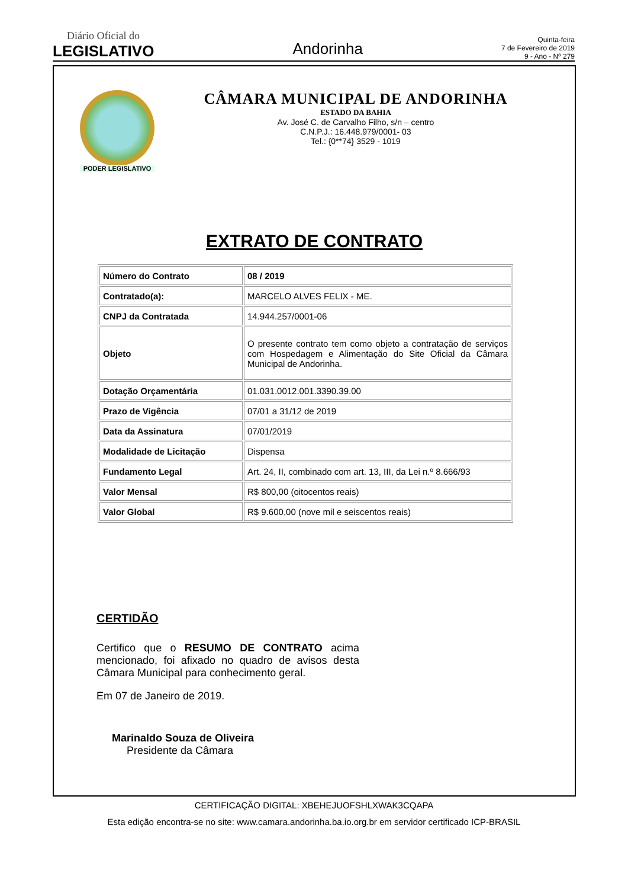Diário Oficial do
LEGISLATIVO
Andorinha
Quinta-feira
7 de Fevereiro de 2019
9 - Ano - Nº 279
PODER LEGISLATIVO
CÂMARA MUNICIPAL DE ANDORINHA
ESTADO DA BAHIA
Av. José C. de Carvalho Filho, s/n – centro
C.N.P.J.: 16.448.979/0001- 03
Tel.: {0**74} 3529 - 1019
EXTRATO DE CONTRATO
| Número do Contrato | 08 / 2019 |
| Contratado(a): | MARCELO ALVES FELIX - ME. |
| CNPJ da Contratada | 14.944.257/0001-06 |
| Objeto | O presente contrato tem como objeto a contratação de serviços com Hospedagem e Alimentação do Site Oficial da Câmara Municipal de Andorinha. |
| Dotação Orçamentária | 01.031.0012.001.3390.39.00 |
| Prazo de Vigência | 07/01 a 31/12 de 2019 |
| Data da Assinatura | 07/01/2019 |
| Modalidade de Licitação | Dispensa |
| Fundamento Legal | Art. 24, II, combinado com art. 13, III, da Lei n.º 8.666/93 |
| Valor Mensal | R$ 800,00 (oitocentos reais) |
| Valor Global | R$ 9.600,00 (nove mil e seiscentos reais) |
CERTIDÃO
Certifico que o RESUMO DE CONTRATO acima mencionado, foi afixado no quadro de avisos desta Câmara Municipal para conhecimento geral.
Em 07 de Janeiro de 2019.
Marinaldo Souza de Oliveira
Presidente da Câmara
CERTIFICAÇÃO DIGITAL: XBEHEJUOFSHLXWAK3CQAPA
Esta edição encontra-se no site: www.camara.andorinha.ba.io.org.br em servidor certificado ICP-BRASIL